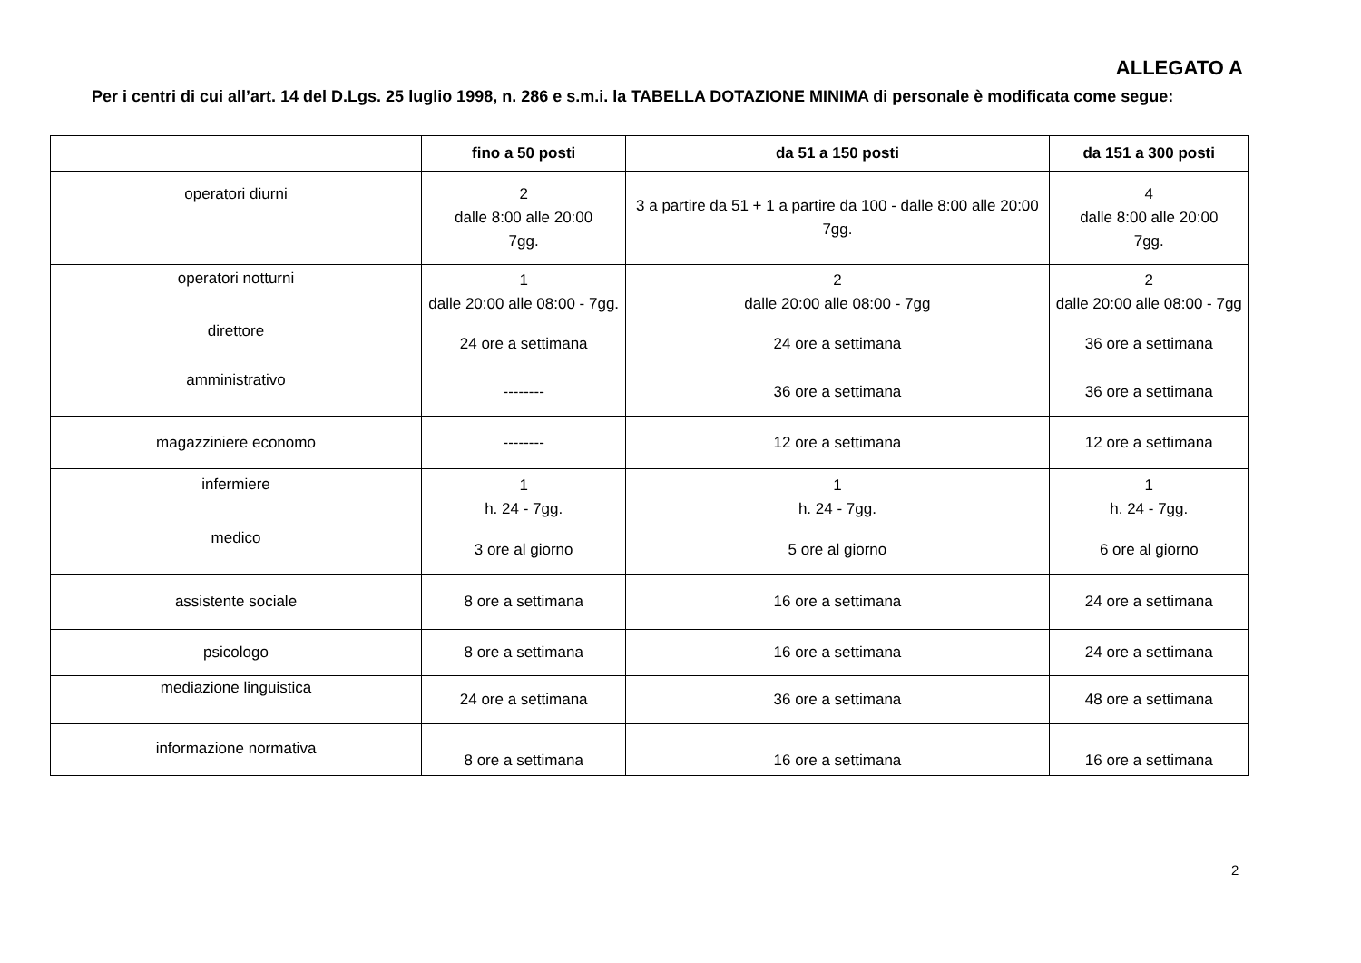ALLEGATO A
Per i centri di cui all’art. 14 del D.Lgs. 25 luglio 1998, n. 286 e s.m.i. la TABELLA DOTAZIONE MINIMA di personale è modificata come segue:
| | fino a 50 posti | da 51 a 150 posti | da 151 a 300 posti |
| --- | --- | --- | --- |
| operatori diurni | 2 dalle 8:00 alle 20:00 7gg. | 3 a partire da 51 + 1 a partire da 100 - dalle 8:00 alle 20:00 7gg. | 4 dalle 8:00 alle 20:00 7gg. |
| operatori notturni | 1 dalle 20:00 alle 08:00 - 7gg. | 2 dalle 20:00 alle 08:00 - 7gg | 2 dalle 20:00 alle 08:00 - 7gg |
| direttore | 24 ore a settimana | 24 ore a settimana | 36 ore a settimana |
| amministrativo | -------- | 36 ore a settimana | 36 ore a settimana |
| magazziniere economo | -------- | 12 ore a settimana | 12 ore a settimana |
| infermiere | 1 h. 24 - 7gg. | 1 h. 24 - 7gg. | 1 h. 24 - 7gg. |
| medico | 3 ore al giorno | 5 ore al giorno | 6 ore al giorno |
| assistente sociale | 8 ore a settimana | 16 ore a settimana | 24 ore a settimana |
| psicologo | 8 ore a settimana | 16 ore a settimana | 24 ore a settimana |
| mediazione linguistica | 24 ore a settimana | 36 ore a settimana | 48 ore a settimana |
| informazione normativa | 8 ore a settimana | 16 ore a settimana | 16 ore a settimana |
2